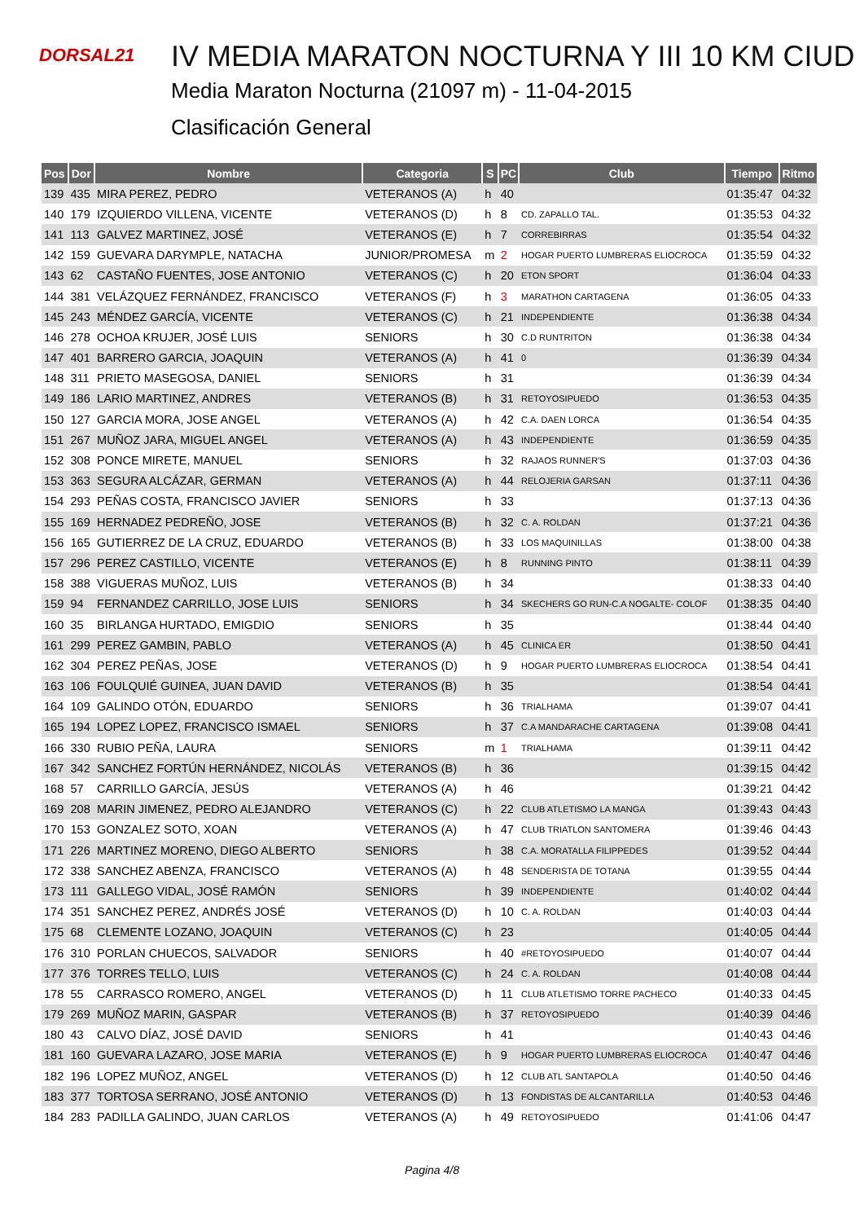DORSAL21
IV MEDIA MARATON NOCTURNA Y III 10 KM CIUD
Media Maraton Nocturna (21097 m) - 11-04-2015
Clasificación General
| Pos | Dor | Nombre | Categoria | S | PC | Club | Tiempo | Ritmo |
| --- | --- | --- | --- | --- | --- | --- | --- | --- |
| 139 | 435 | MIRA PEREZ, PEDRO | VETERANOS (A) | h | 40 | | 01:35:47 | 04:32 |
| 140 | 179 | IZQUIERDO VILLENA, VICENTE | VETERANOS (D) | h | 8 | CD. ZAPALLO TAL. | 01:35:53 | 04:32 |
| 141 | 113 | GALVEZ MARTINEZ, JOSÉ | VETERANOS (E) | h | 7 | CORREBIRRAS | 01:35:54 | 04:32 |
| 142 | 159 | GUEVARA DARYMPLE, NATACHA | JUNIOR/PROMESA | m | 2 | HOGAR PUERTO LUMBRERAS ELIOCROCA | 01:35:59 | 04:32 |
| 143 | 62 | CASTAÑO FUENTES, JOSE ANTONIO | VETERANOS (C) | h | 20 | ETON SPORT | 01:36:04 | 04:33 |
| 144 | 381 | VELÁZQUEZ FERNÁNDEZ, FRANCISCO | VETERANOS (F) | h | 3 | MARATHON CARTAGENA | 01:36:05 | 04:33 |
| 145 | 243 | MÉNDEZ GARCÍA, VICENTE | VETERANOS (C) | h | 21 | INDEPENDIENTE | 01:36:38 | 04:34 |
| 146 | 278 | OCHOA KRUJER, JOSÉ LUIS | SENIORS | h | 30 | C.D RUNTRITON | 01:36:38 | 04:34 |
| 147 | 401 | BARRERO GARCIA, JOAQUIN | VETERANOS (A) | h | 41 | 0 | 01:36:39 | 04:34 |
| 148 | 311 | PRIETO MASEGOSA, DANIEL | SENIORS | h | 31 | | 01:36:39 | 04:34 |
| 149 | 186 | LARIO MARTINEZ, ANDRES | VETERANOS (B) | h | 31 | RETOYOSIPUEDO | 01:36:53 | 04:35 |
| 150 | 127 | GARCIA MORA, JOSE ANGEL | VETERANOS (A) | h | 42 | C.A. DAEN LORCA | 01:36:54 | 04:35 |
| 151 | 267 | MUÑOZ JARA, MIGUEL ANGEL | VETERANOS (A) | h | 43 | INDEPENDIENTE | 01:36:59 | 04:35 |
| 152 | 308 | PONCE MIRETE, MANUEL | SENIORS | h | 32 | RAJAOS RUNNER'S | 01:37:03 | 04:36 |
| 153 | 363 | SEGURA ALCÁZAR, GERMAN | VETERANOS (A) | h | 44 | RELOJERIA GARSAN | 01:37:11 | 04:36 |
| 154 | 293 | PEÑAS COSTA, FRANCISCO JAVIER | SENIORS | h | 33 | | 01:37:13 | 04:36 |
| 155 | 169 | HERNADEZ PEDREÑO, JOSE | VETERANOS (B) | h | 32 | C. A. ROLDAN | 01:37:21 | 04:36 |
| 156 | 165 | GUTIERREZ DE LA CRUZ, EDUARDO | VETERANOS (B) | h | 33 | LOS MAQUINILLAS | 01:38:00 | 04:38 |
| 157 | 296 | PEREZ CASTILLO, VICENTE | VETERANOS (E) | h | 8 | RUNNING PINTO | 01:38:11 | 04:39 |
| 158 | 388 | VIGUERAS MUÑOZ, LUIS | VETERANOS (B) | h | 34 | | 01:38:33 | 04:40 |
| 159 | 94 | FERNANDEZ CARRILLO, JOSE LUIS | SENIORS | h | 34 | SKECHERS GO RUN-C.A NOGALTE- COLOF | 01:38:35 | 04:40 |
| 160 | 35 | BIRLANGA HURTADO, EMIGDIO | SENIORS | h | 35 | | 01:38:44 | 04:40 |
| 161 | 299 | PEREZ GAMBIN, PABLO | VETERANOS (A) | h | 45 | CLINICA ER | 01:38:50 | 04:41 |
| 162 | 304 | PEREZ PEÑAS, JOSE | VETERANOS (D) | h | 9 | HOGAR PUERTO LUMBRERAS ELIOCROCA | 01:38:54 | 04:41 |
| 163 | 106 | FOULQUIÉ GUINEA, JUAN DAVID | VETERANOS (B) | h | 35 | | 01:38:54 | 04:41 |
| 164 | 109 | GALINDO OTÓN, EDUARDO | SENIORS | h | 36 | TRIALHAMA | 01:39:07 | 04:41 |
| 165 | 194 | LOPEZ LOPEZ, FRANCISCO ISMAEL | SENIORS | h | 37 | C.A MANDARACHE CARTAGENA | 01:39:08 | 04:41 |
| 166 | 330 | RUBIO PEÑA, LAURA | SENIORS | m | 1 | TRIALHAMA | 01:39:11 | 04:42 |
| 167 | 342 | SANCHEZ FORTÚN HERNÁNDEZ, NICOLÁS | VETERANOS (B) | h | 36 | | 01:39:15 | 04:42 |
| 168 | 57 | CARRILLO GARCÍA, JESÚS | VETERANOS (A) | h | 46 | | 01:39:21 | 04:42 |
| 169 | 208 | MARIN JIMENEZ, PEDRO ALEJANDRO | VETERANOS (C) | h | 22 | CLUB ATLETISMO LA MANGA | 01:39:43 | 04:43 |
| 170 | 153 | GONZALEZ SOTO, XOAN | VETERANOS (A) | h | 47 | CLUB TRIATLON SANTOMERA | 01:39:46 | 04:43 |
| 171 | 226 | MARTINEZ MORENO, DIEGO ALBERTO | SENIORS | h | 38 | C.A. MORATALLA FILIPPEDES | 01:39:52 | 04:44 |
| 172 | 338 | SANCHEZ ABENZA, FRANCISCO | VETERANOS (A) | h | 48 | SENDERISTA DE TOTANA | 01:39:55 | 04:44 |
| 173 | 111 | GALLEGO VIDAL, JOSÉ RAMÓN | SENIORS | h | 39 | INDEPENDIENTE | 01:40:02 | 04:44 |
| 174 | 351 | SANCHEZ PEREZ, ANDRÉS JOSÉ | VETERANOS (D) | h | 10 | C. A. ROLDAN | 01:40:03 | 04:44 |
| 175 | 68 | CLEMENTE LOZANO, JOAQUIN | VETERANOS (C) | h | 23 | | 01:40:05 | 04:44 |
| 176 | 310 | PORLAN CHUECOS, SALVADOR | SENIORS | h | 40 | #RETOYOSIPUEDO | 01:40:07 | 04:44 |
| 177 | 376 | TORRES TELLO, LUIS | VETERANOS (C) | h | 24 | C. A. ROLDAN | 01:40:08 | 04:44 |
| 178 | 55 | CARRASCO ROMERO, ANGEL | VETERANOS (D) | h | 11 | CLUB ATLETISMO TORRE PACHECO | 01:40:33 | 04:45 |
| 179 | 269 | MUÑOZ MARIN, GASPAR | VETERANOS (B) | h | 37 | RETOYOSIPUEDO | 01:40:39 | 04:46 |
| 180 | 43 | CALVO DÍAZ, JOSÉ DAVID | SENIORS | h | 41 | | 01:40:43 | 04:46 |
| 181 | 160 | GUEVARA LAZARO, JOSE MARIA | VETERANOS (E) | h | 9 | HOGAR PUERTO LUMBRERAS ELIOCROCA | 01:40:47 | 04:46 |
| 182 | 196 | LOPEZ MUÑOZ, ANGEL | VETERANOS (D) | h | 12 | CLUB ATL SANTAPOLA | 01:40:50 | 04:46 |
| 183 | 377 | TORTOSA SERRANO, JOSÉ ANTONIO | VETERANOS (D) | h | 13 | FONDISTAS DE ALCANTARILLA | 01:40:53 | 04:46 |
| 184 | 283 | PADILLA GALINDO, JUAN CARLOS | VETERANOS (A) | h | 49 | RETOYOSIPUEDO | 01:41:06 | 04:47 |
Pagina 4/8